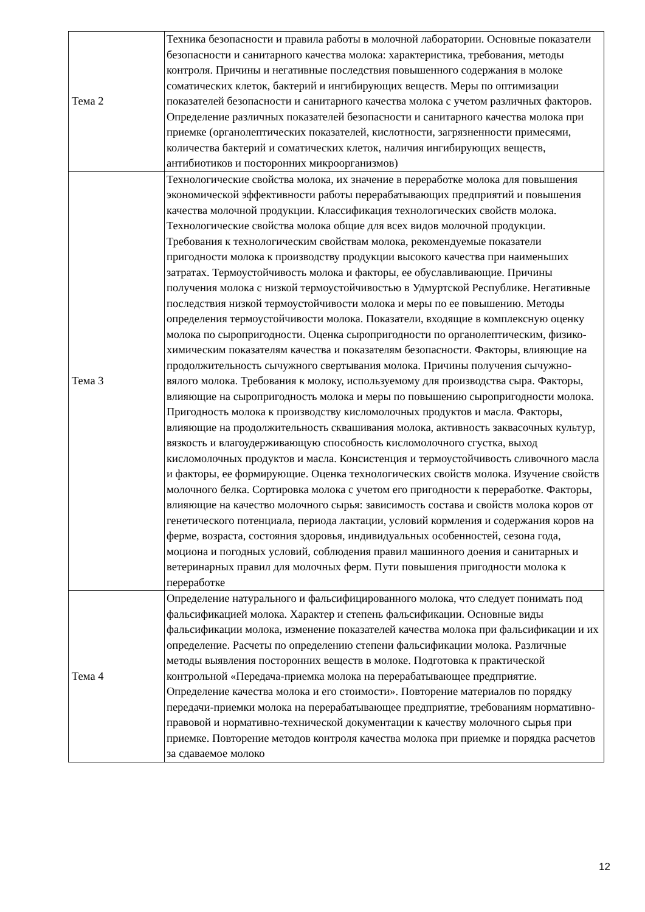| Тема 2 | Техника безопасности и правила работы в молочной лаборатории. Основные показатели безопасности и санитарного качества молока: характеристика, требования, методы контроля. Причины и негативные последствия повышенного содержания в молоке соматических клеток, бактерий и ингибирующих веществ. Меры по оптимизации показателей безопасности и санитарного качества молока с учетом различных факторов. Определение различных показателей безопасности и санитарного качества молока при приемке (органолептических показателей, кислотности, загрязненности примесями, количества бактерий и соматических клеток, наличия ингибирующих веществ, антибиотиков и посторонних микроорганизмов) |
| Тема 3 | Технологические свойства молока, их значение в переработке молока для повышения экономической эффективности работы перерабатывающих предприятий и повышения качества молочной продукции. Классификация технологических свойств молока. Технологические свойства молока общие для всех видов молочной продукции. Требования к технологическим свойствам молока, рекомендуемые показатели пригодности молока к производству продукции высокого качества при наименьших затратах. Термоустойчивость молока и факторы, ее обуславливающие. Причины получения молока с низкой термоустойчивостью в Удмуртской Республике. Негативные последствия низкой термоустойчивости молока и меры по ее повышению. Методы определения термоустойчивости молока. Показатели, входящие в комплексную оценку молока по сыропригодности. Оценка сыропригодности по органолептическим, физико-химическим показателям качества и показателям безопасности. Факторы, влияющие на продолжительность сычужного свертывания молока. Причины получения сычужно-вялого молока. Требования к молоку, используемому для производства сыра. Факторы, влияющие на сыропригодность молока и меры по повышению сыропригодности молока. Пригодность молока к производству кисломолочных продуктов и масла. Факторы, влияющие на продолжительность сквашивания молока, активность заквасочных культур, вязкость и влагоудерживающую способность кисломолочного сгустка, выход кисломолочных продуктов и масла. Консистенция и термоустойчивость сливочного масла и факторы, ее формирующие. Оценка технологических свойств молока. Изучение свойств молочного белка. Сортировка молока с учетом его пригодности к переработке. Факторы, влияющие на качество молочного сырья: зависимость состава и свойств молока коров от генетического потенциала, периода лактации, условий кормления и содержания коров на ферме, возраста, состояния здоровья, индивидуальных особенностей, сезона года, моциона и погодных условий, соблюдения правил машинного доения и санитарных и ветеринарных правил для молочных ферм. Пути повышения пригодности молока к переработке |
| Тема 4 | Определение натурального и фальсифицированного молока, что следует понимать под фальсификацией молока. Характер и степень фальсификации. Основные виды фальсификации молока, изменение показателей качества молока при фальсификации и их определение. Расчеты по определению степени фальсификации молока. Различные методы выявления посторонних веществ в молоке. Подготовка к практической контрольной «Передача-приемка молока на перерабатывающее предприятие. Определение качества молока и его стоимости». Повторение материалов по порядку передачи-приемки молока на перерабатывающее предприятие, требованиям нормативно-правовой и нормативно-технической документации к качеству молочного сырья при приемке. Повторение методов контроля качества молока при приемке и порядка расчетов за сдаваемое молоко |
12